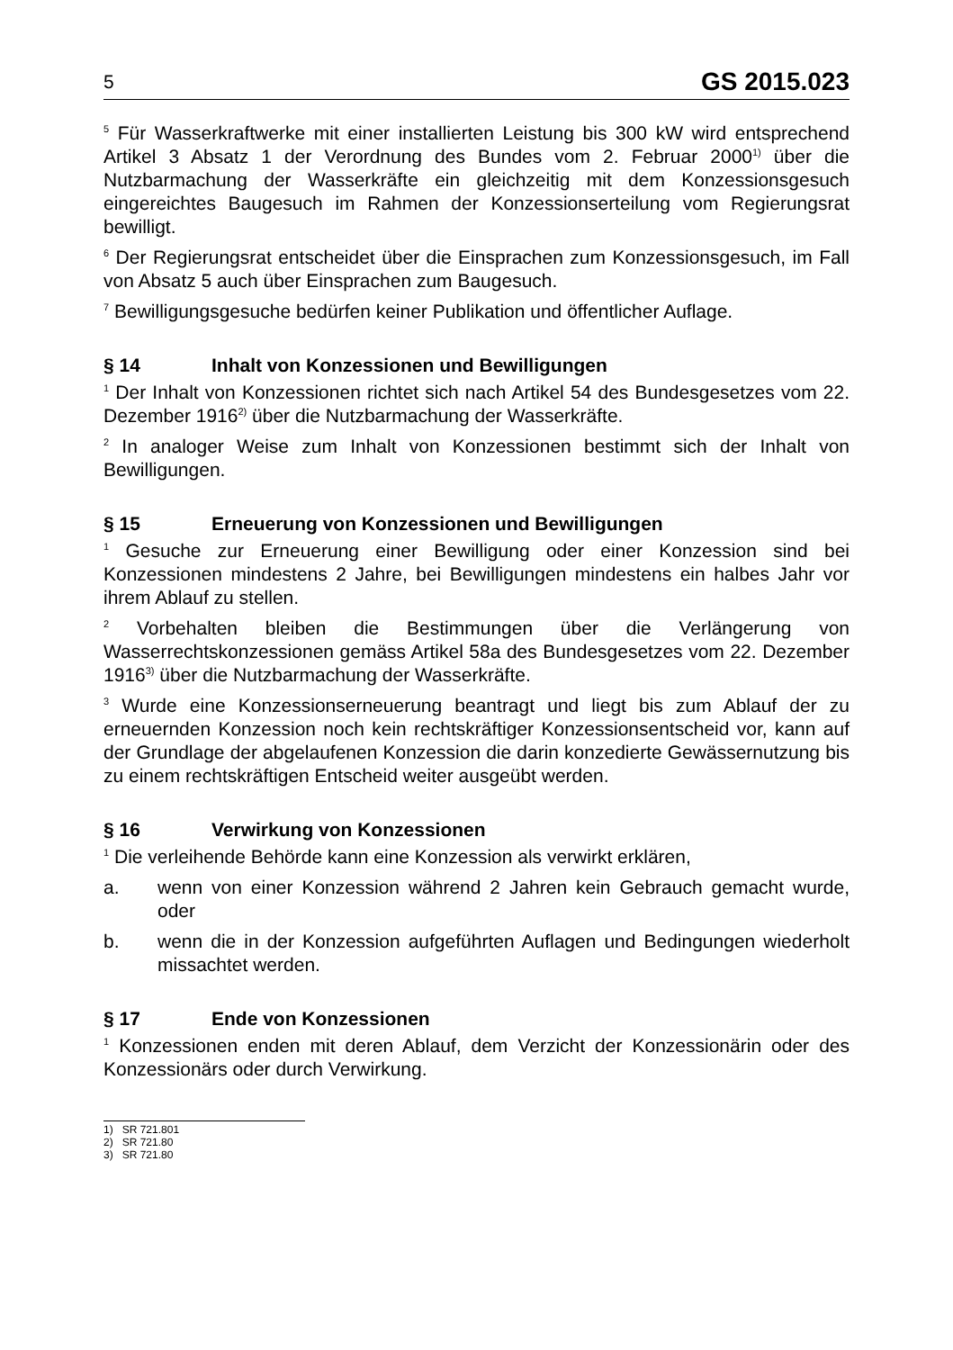5 GS 2015.023
<sup>5</sup> Für Wasserkraftwerke mit einer installierten Leistung bis 300 kW wird entsprechend Artikel 3 Absatz 1 der Verordnung des Bundes vom 2. Februar 2000<sup>1)</sup> über die Nutzbarmachung der Wasserkräfte ein gleichzeitig mit dem Konzessionsgesuch eingereichtes Baugesuch im Rahmen der Konzessionserteilung vom Regierungsrat bewilligt.
<sup>6</sup> Der Regierungsrat entscheidet über die Einsprachen zum Konzessionsgesuch, im Fall von Absatz 5 auch über Einsprachen zum Baugesuch.
<sup>7</sup> Bewilligungsgesuche bedürfen keiner Publikation und öffentlicher Auflage.
§ 14 Inhalt von Konzessionen und Bewilligungen
<sup>1</sup> Der Inhalt von Konzessionen richtet sich nach Artikel 54 des Bundesgesetzes vom 22. Dezember 1916<sup>2)</sup> über die Nutzbarmachung der Wasserkräfte.
<sup>2</sup> In analoger Weise zum Inhalt von Konzessionen bestimmt sich der Inhalt von Bewilligungen.
§ 15 Erneuerung von Konzessionen und Bewilligungen
<sup>1</sup> Gesuche zur Erneuerung einer Bewilligung oder einer Konzession sind bei Konzessionen mindestens 2 Jahre, bei Bewilligungen mindestens ein halbes Jahr vor ihrem Ablauf zu stellen.
<sup>2</sup> Vorbehalten bleiben die Bestimmungen über die Verlängerung von Wasserrechtskonzessionen gemäss Artikel 58a des Bundesgesetzes vom 22. Dezember 1916<sup>3)</sup> über die Nutzbarmachung der Wasserkräfte.
<sup>3</sup> Wurde eine Konzessionserneuerung beantragt und liegt bis zum Ablauf der zu erneuernden Konzession noch kein rechtskräftiger Konzessionsentscheid vor, kann auf der Grundlage der abgelaufenen Konzession die darin konzedierte Gewässernutzung bis zu einem rechtskräftigen Entscheid weiter ausgeübt werden.
§ 16 Verwirkung von Konzessionen
<sup>1</sup> Die verleihende Behörde kann eine Konzession als verwirkt erklären,
a. wenn von einer Konzession während 2 Jahren kein Gebrauch gemacht wurde, oder
b. wenn die in der Konzession aufgeführten Auflagen und Bedingungen wiederholt missachtet werden.
§ 17 Ende von Konzessionen
<sup>1</sup> Konzessionen enden mit deren Ablauf, dem Verzicht der Konzessionärin oder des Konzessionärs oder durch Verwirkung.
1) SR 721.801
2) SR 721.80
3) SR 721.80